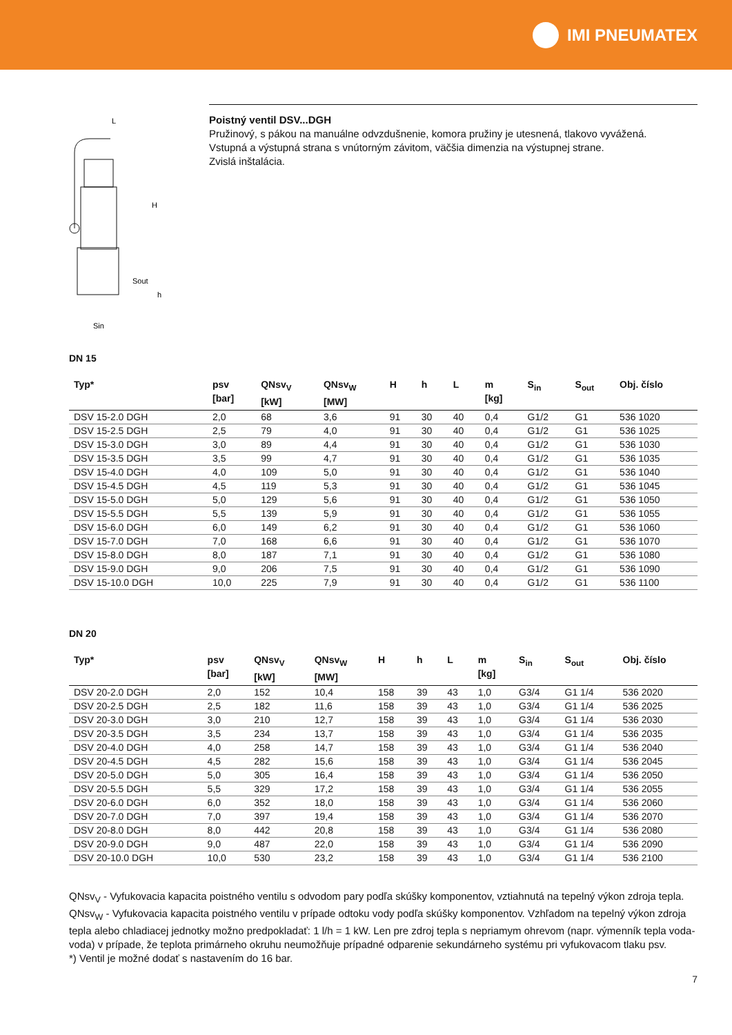IMI PNEUMATEX
L
H
Sout
h
Sin
Poistný ventil DSV...DGH
Pružinový, s pákou na manuálne odvzdušnenie, komora pružiny je utesnená, tlakovo vyvážená.
Vstupná a výstupná strana s vnútorným závitom, väčšia dimenzia na výstupnej strane.
Zvislá inštalácia.
DN 15
| Typ* | psv [bar] | QNsv<sub>V</sub> [kW] | QNsv<sub>W</sub> [MW] | H | h | L | m [kg] | S<sub>in</sub> | S<sub>out</sub> | Obj. číslo |
| --- | --- | --- | --- | --- | --- | --- | --- | --- | --- | --- |
| DSV 15-2.0 DGH | 2,0 | 68 | 3,6 | 91 | 30 | 40 | 0,4 | G1/2 | G1 | 536 1020 |
| DSV 15-2.5 DGH | 2,5 | 79 | 4,0 | 91 | 30 | 40 | 0,4 | G1/2 | G1 | 536 1025 |
| DSV 15-3.0 DGH | 3,0 | 89 | 4,4 | 91 | 30 | 40 | 0,4 | G1/2 | G1 | 536 1030 |
| DSV 15-3.5 DGH | 3,5 | 99 | 4,7 | 91 | 30 | 40 | 0,4 | G1/2 | G1 | 536 1035 |
| DSV 15-4.0 DGH | 4,0 | 109 | 5,0 | 91 | 30 | 40 | 0,4 | G1/2 | G1 | 536 1040 |
| DSV 15-4.5 DGH | 4,5 | 119 | 5,3 | 91 | 30 | 40 | 0,4 | G1/2 | G1 | 536 1045 |
| DSV 15-5.0 DGH | 5,0 | 129 | 5,6 | 91 | 30 | 40 | 0,4 | G1/2 | G1 | 536 1050 |
| DSV 15-5.5 DGH | 5,5 | 139 | 5,9 | 91 | 30 | 40 | 0,4 | G1/2 | G1 | 536 1055 |
| DSV 15-6.0 DGH | 6,0 | 149 | 6,2 | 91 | 30 | 40 | 0,4 | G1/2 | G1 | 536 1060 |
| DSV 15-7.0 DGH | 7,0 | 168 | 6,6 | 91 | 30 | 40 | 0,4 | G1/2 | G1 | 536 1070 |
| DSV 15-8.0 DGH | 8,0 | 187 | 7,1 | 91 | 30 | 40 | 0,4 | G1/2 | G1 | 536 1080 |
| DSV 15-9.0 DGH | 9,0 | 206 | 7,5 | 91 | 30 | 40 | 0,4 | G1/2 | G1 | 536 1090 |
| DSV 15-10.0 DGH | 10,0 | 225 | 7,9 | 91 | 30 | 40 | 0,4 | G1/2 | G1 | 536 1100 |
DN 20
| Typ* | psv [bar] | QNsv<sub>V</sub> [kW] | QNsv<sub>W</sub> [MW] | H | h | L | m [kg] | S<sub>in</sub> | S<sub>out</sub> | Obj. číslo |
| --- | --- | --- | --- | --- | --- | --- | --- | --- | --- | --- |
| DSV 20-2.0 DGH | 2,0 | 152 | 10,4 | 158 | 39 | 43 | 1,0 | G3/4 | G1 1/4 | 536 2020 |
| DSV 20-2.5 DGH | 2,5 | 182 | 11,6 | 158 | 39 | 43 | 1,0 | G3/4 | G1 1/4 | 536 2025 |
| DSV 20-3.0 DGH | 3,0 | 210 | 12,7 | 158 | 39 | 43 | 1,0 | G3/4 | G1 1/4 | 536 2030 |
| DSV 20-3.5 DGH | 3,5 | 234 | 13,7 | 158 | 39 | 43 | 1,0 | G3/4 | G1 1/4 | 536 2035 |
| DSV 20-4.0 DGH | 4,0 | 258 | 14,7 | 158 | 39 | 43 | 1,0 | G3/4 | G1 1/4 | 536 2040 |
| DSV 20-4.5 DGH | 4,5 | 282 | 15,6 | 158 | 39 | 43 | 1,0 | G3/4 | G1 1/4 | 536 2045 |
| DSV 20-5.0 DGH | 5,0 | 305 | 16,4 | 158 | 39 | 43 | 1,0 | G3/4 | G1 1/4 | 536 2050 |
| DSV 20-5.5 DGH | 5,5 | 329 | 17,2 | 158 | 39 | 43 | 1,0 | G3/4 | G1 1/4 | 536 2055 |
| DSV 20-6.0 DGH | 6,0 | 352 | 18,0 | 158 | 39 | 43 | 1,0 | G3/4 | G1 1/4 | 536 2060 |
| DSV 20-7.0 DGH | 7,0 | 397 | 19,4 | 158 | 39 | 43 | 1,0 | G3/4 | G1 1/4 | 536 2070 |
| DSV 20-8.0 DGH | 8,0 | 442 | 20,8 | 158 | 39 | 43 | 1,0 | G3/4 | G1 1/4 | 536 2080 |
| DSV 20-9.0 DGH | 9,0 | 487 | 22,0 | 158 | 39 | 43 | 1,0 | G3/4 | G1 1/4 | 536 2090 |
| DSV 20-10.0 DGH | 10,0 | 530 | 23,2 | 158 | 39 | 43 | 1,0 | G3/4 | G1 1/4 | 536 2100 |
QNsv<sub>V</sub> - Vyfukovacia kapacita poistného ventilu s odvodom pary podľa skúšky komponentov, vztiahnutá na tepelný výkon zdroja tepla.
QNsv<sub>W</sub> - Vyfukovacia kapacita poistného ventilu v prípade odtoku vody podľa skúšky komponentov. Vzhľadom na tepelný výkon zdroja tepla alebo chladiacej jednotky možno predpokladať: 1 l/h = 1 kW. Len pre zdroj tepla s nepriamym ohrevom (napr. výmenník tepla voda-voda) v prípade, že teplota primárneho okruhu neumožňuje prípadné odparenie sekundárneho systému pri vyfukovacom tlaku psv.
*) Ventil je možné dodať s nastavením do 16 bar.
7